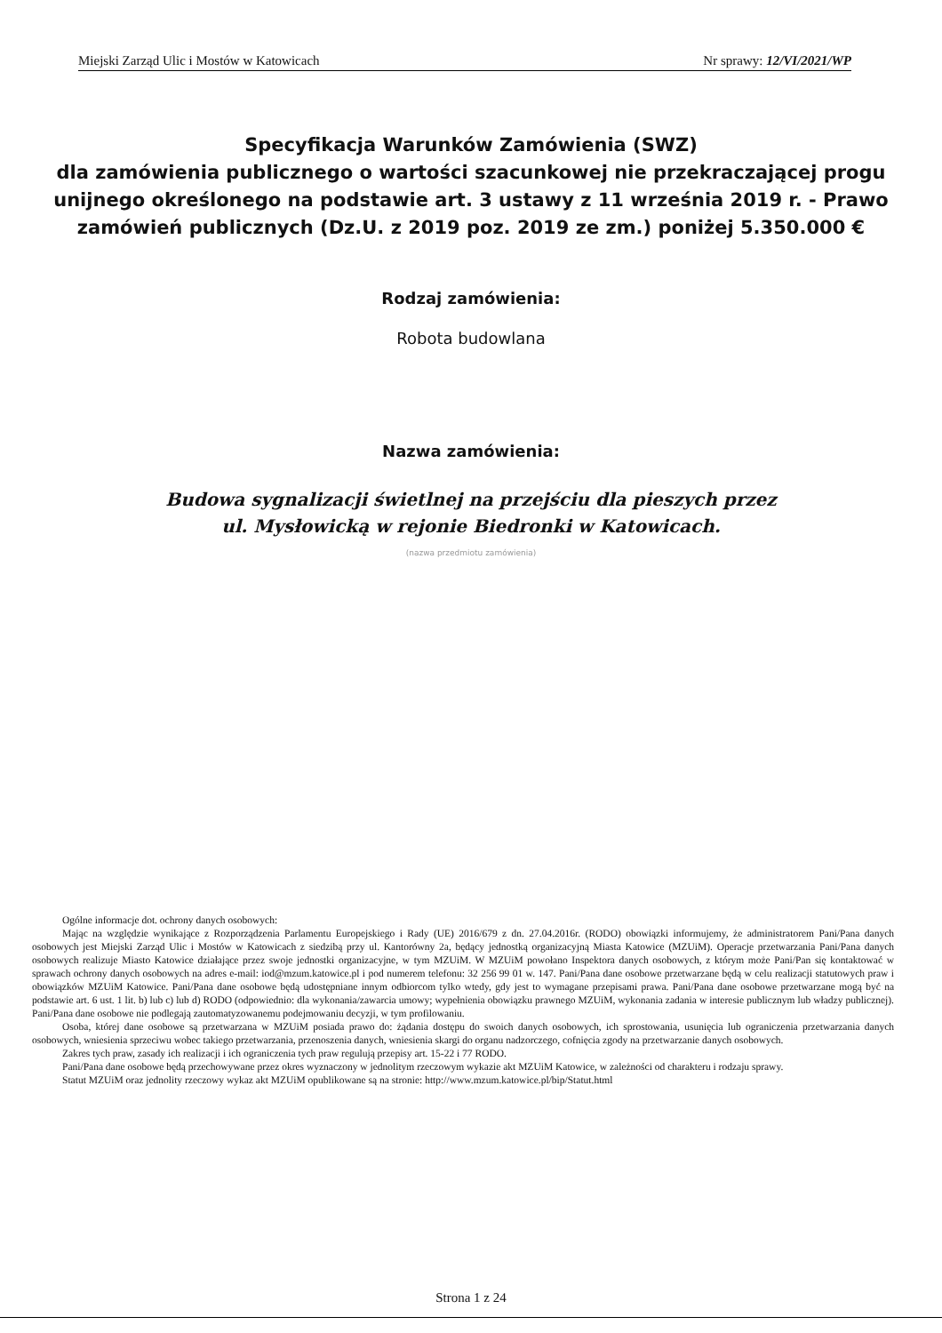Miejski Zarząd Ulic i Mostów w Katowicach Nr sprawy: 12/VI/2021/WP
Specyfikacja Warunków Zamówienia (SWZ)
dla zamówienia publicznego o wartości szacunkowej nie przekraczającej progu unijnego określonego na podstawie art. 3 ustawy z 11 września 2019 r. - Prawo zamówień publicznych (Dz.U. z 2019 poz. 2019 ze zm.) poniżej 5.350.000 €
Rodzaj zamówienia:
Robota budowlana
Nazwa zamówienia:
Budowa sygnalizacji świetlnej na przejściu dla pieszych przez
ul. Mysłowicką w rejonie Biedronki w Katowicach.
(nazwa przedmiotu zamówienia)
Ogólne informacje dot. ochrony danych osobowych:
Mając na względzie wynikające z Rozporządzenia Parlamentu Europejskiego i Rady (UE) 2016/679 z dn. 27.04.2016r. (RODO) obowiązki informujemy, że administratorem Pani/Pana danych osobowych jest Miejski Zarząd Ulic i Mostów w Katowicach z siedzibą przy ul. Kantorówny 2a, będący jednostką organizacyjną Miasta Katowice (MZUiM). Operacje przetwarzania Pani/Pana danych osobowych realizuje Miasto Katowice działające przez swoje jednostki organizacyjne, w tym MZUiM. W MZUiM powołano Inspektora danych osobowych, z którym może Pani/Pan się kontaktować w sprawach ochrony danych osobowych na adres e-mail: iod@mzum.katowice.pl i pod numerem telefonu: 32 256 99 01 w. 147. Pani/Pana dane osobowe przetwarzane będą w celu realizacji statutowych praw i obowiązków MZUiM Katowice. Pani/Pana dane osobowe będą udostępniane innym odbiorcom tylko wtedy, gdy jest to wymagane przepisami prawa. Pani/Pana dane osobowe przetwarzane mogą być na podstawie art. 6 ust. 1 lit. b) lub c) lub d) RODO (odpowiednio: dla wykonania/zawarcia umowy; wypełnienia obowiązku prawnego MZUiM, wykonania zadania w interesie publicznym lub władzy publicznej). Pani/Pana dane osobowe nie podlegają zautomatyzowanemu podejmowaniu decyzji, w tym profilowaniu.
Osoba, której dane osobowe są przetwarzana w MZUiM posiada prawo do: żądania dostępu do swoich danych osobowych, ich sprostowania, usunięcia lub ograniczenia przetwarzania danych osobowych, wniesienia sprzeciwu wobec takiego przetwarzania, przenoszenia danych, wniesienia skargi do organu nadzorczego, cofnięcia zgody na przetwarzanie danych osobowych.
Zakres tych praw, zasady ich realizacji i ich ograniczenia tych praw regulują przepisy art. 15-22 i 77 RODO.
Pani/Pana dane osobowe będą przechowywane przez okres wyznaczony w jednolitym rzeczowym wykazie akt MZUiM Katowice, w zależności od charakteru i rodzaju sprawy.
Statut MZUiM oraz jednolity rzeczowy wykaz akt MZUiM opublikowane są na stronie: http://www.mzum.katowice.pl/bip/Statut.html
Strona 1 z 24